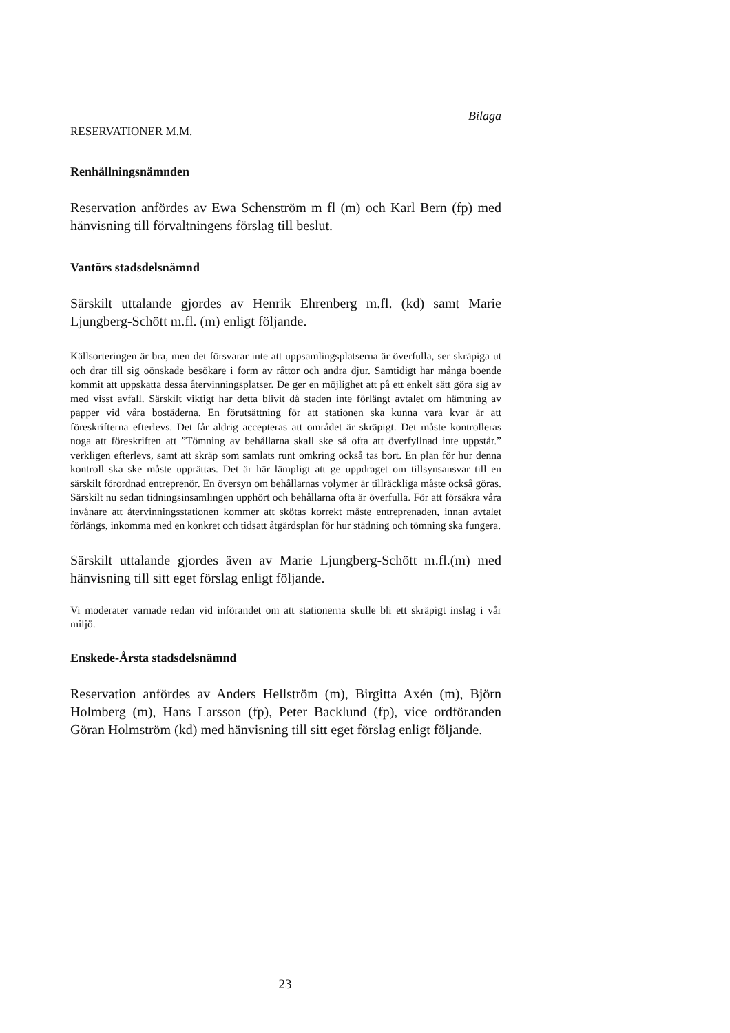Bilaga
RESERVATIONER M.M.
Renhållningsnämnden
Reservation anfördes av Ewa Schenström m fl (m) och Karl Bern (fp) med hänvisning till förvaltningens förslag till beslut.
Vantörs stadsdelsnämnd
Särskilt uttalande gjordes av Henrik Ehrenberg m.fl. (kd) samt Marie Ljungberg-Schött m.fl. (m) enligt följande.
Källsorteringen är bra, men det försvarar inte att uppsamlingsplatserna är överfulla, ser skräpiga ut och drar till sig oönskade besökare i form av råttor och andra djur. Samtidigt har många boende kommit att uppskatta dessa återvinningsplatser. De ger en möjlighet att på ett enkelt sätt göra sig av med visst avfall. Särskilt viktigt har detta blivit då staden inte förlängt avtalet om hämtning av papper vid våra bostäderna. En förutsättning för att stationen ska kunna vara kvar är att föreskrifterna efterlevs. Det får aldrig accepteras att området är skräpigt. Det måste kontrolleras noga att föreskriften att ”Tömning av behållarna skall ske så ofta att överfyllnad inte uppstår.” verkligen efterlevs, samt att skräp som samlats runt omkring också tas bort. En plan för hur denna kontroll ska ske måste upprättas. Det är här lämpligt att ge uppdraget om tillsynsansvar till en särskilt förordnad entreprenör. En översyn om behållarnas volymer är tillräckliga måste också göras. Särskilt nu sedan tidningsinsamlingen upphört och behållarna ofta är överfulla. För att försäkra våra invånare att återvinningsstationen kommer att skötas korrekt måste entreprenaden, innan avtalet förlängs, inkomma med en konkret och tidsatt åtgärdsplan för hur städning och tömning ska fungera.
Särskilt uttalande gjordes även av Marie Ljungberg-Schött m.fl.(m) med hänvisning till sitt eget förslag enligt följande.
Vi moderater varnade redan vid införandet om att stationerna skulle bli ett skräpigt inslag i vår miljö.
Enskede-Årsta stadsdelsnämnd
Reservation anfördes av Anders Hellström (m), Birgitta Axén (m), Björn Holmberg (m), Hans Larsson (fp), Peter Backlund (fp), vice ordföranden Göran Holmström (kd) med hänvisning till sitt eget förslag enligt följande.
23